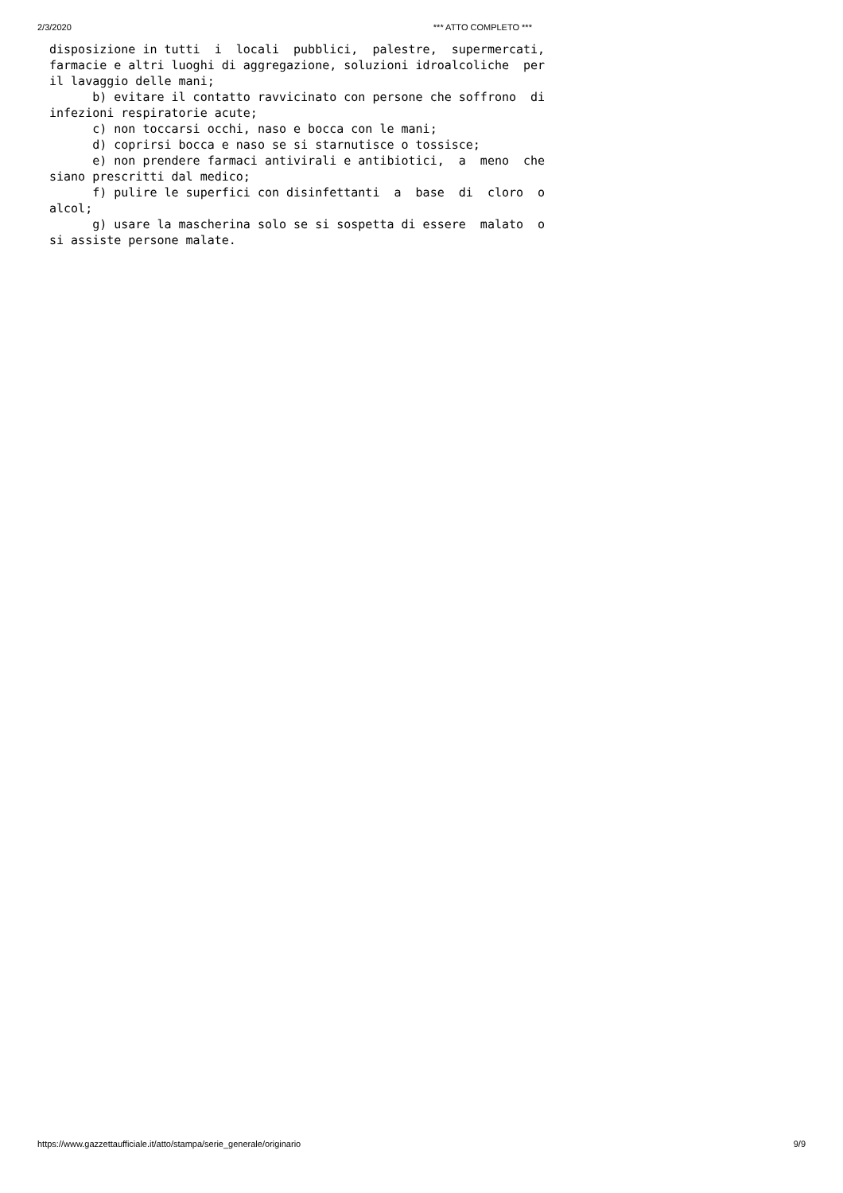2/3/2020 *** ATTO COMPLETO ***
disposizione in tutti  i  locali  pubblici,  palestre,  supermercati,
farmacie e altri luoghi di aggregazione, soluzioni idroalcoliche  per
il lavaggio delle mani;
      b) evitare il contatto ravvicinato con persone che soffrono  di
infezioni respiratorie acute;
      c) non toccarsi occhi, naso e bocca con le mani;
      d) coprirsi bocca e naso se si starnutisce o tossisce;
      e) non prendere farmaci antivirali e antibiotici,  a  meno  che
siano prescritti dal medico;
      f) pulire le superfici con disinfettanti  a  base  di  cloro  o
alcol;
      g) usare la mascherina solo se si sospetta di essere  malato  o
si assiste persone malate.
https://www.gazzettaufficiale.it/atto/stampa/serie_generale/originario 9/9